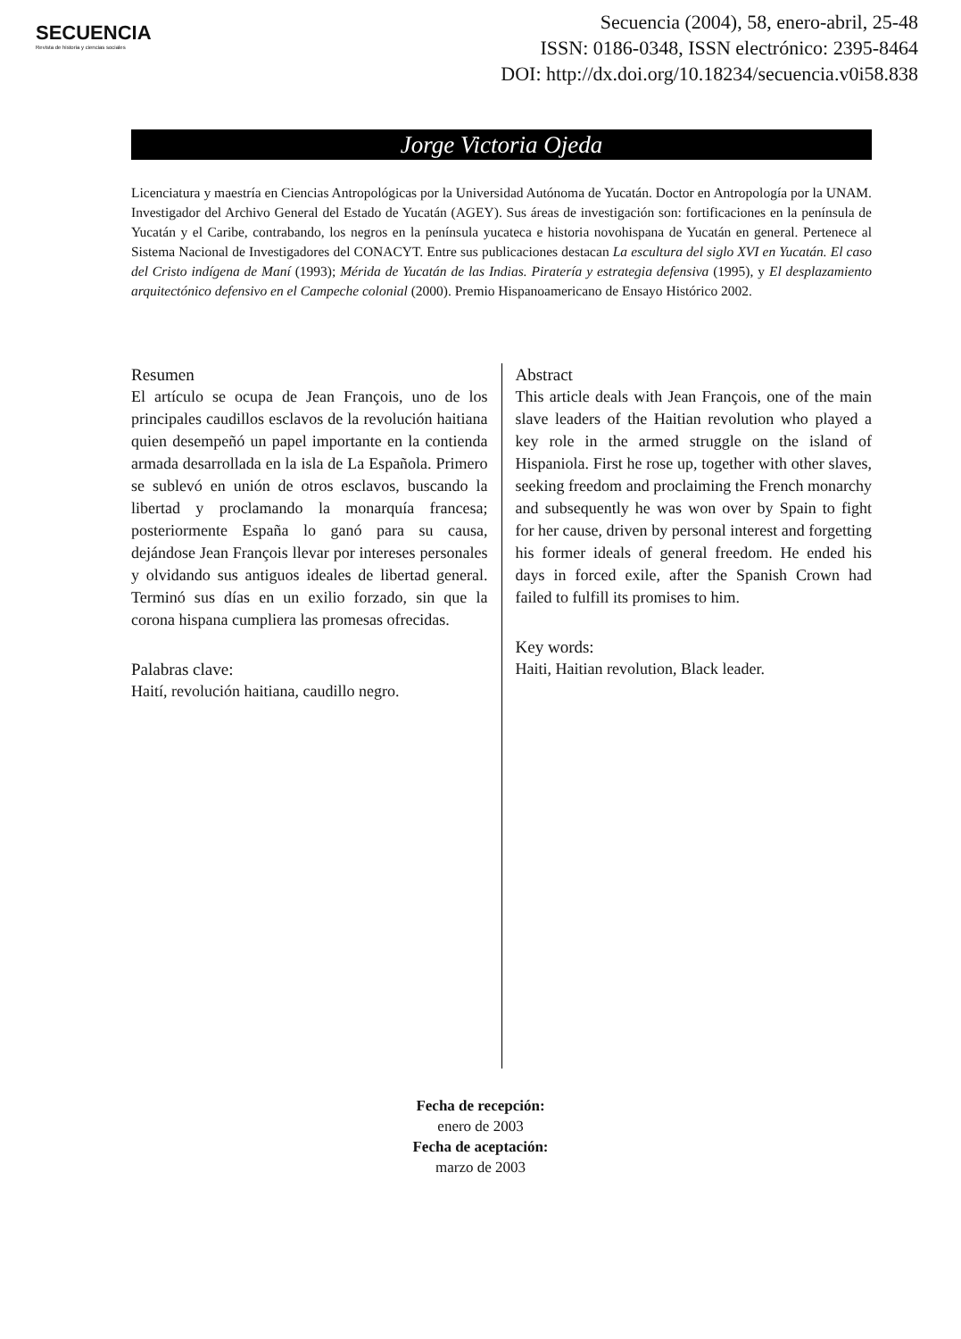SECUENCIA
Revista de historia y ciencias sociales
Secuencia (2004), 58, enero-abril, 25-48
ISSN: 0186-0348, ISSN electrónico: 2395-8464
DOI: http://dx.doi.org/10.18234/secuencia.v0i58.838
Jorge Victoria Ojeda
Licenciatura y maestría en Ciencias Antropológicas por la Universidad Autónoma de Yucatán. Doctor en Antropología por la UNAM. Investigador del Archivo General del Estado de Yucatán (AGEY). Sus áreas de investigación son: fortificaciones en la península de Yucatán y el Caribe, contrabando, los negros en la península yucateca e historia novohispana de Yucatán en general. Pertenece al Sistema Nacional de Investigadores del CONACYT. Entre sus publicaciones destacan La escultura del siglo XVI en Yucatán. El caso del Cristo indígena de Maní (1993); Mérida de Yucatán de las Indias. Piratería y estrategia defensiva (1995), y El desplazamiento arquitectónico defensivo en el Campeche colonial (2000). Premio Hispanoamericano de Ensayo Histórico 2002.
Resumen
El artículo se ocupa de Jean François, uno de los principales caudillos esclavos de la revolución haitiana quien desempeñó un papel importante en la contienda armada desarrollada en la isla de La Española. Primero se sublevó en unión de otros esclavos, buscando la libertad y proclamando la monarquía francesa; posteriormente España lo ganó para su causa, dejándose Jean François llevar por intereses personales y olvidando sus antiguos ideales de libertad general. Terminó sus días en un exilio forzado, sin que la corona hispana cumpliera las promesas ofrecidas.
Palabras clave:
Haití, revolución haitiana, caudillo negro.
Abstract
This article deals with Jean François, one of the main slave leaders of the Haitian revolution who played a key role in the armed struggle on the island of Hispaniola. First he rose up, together with other slaves, seeking freedom and proclaiming the French monarchy and subsequently he was won over by Spain to fight for her cause, driven by personal interest and forgetting his former ideals of general freedom. He ended his days in forced exile, after the Spanish Crown had failed to fulfill its promises to him.
Key words:
Haiti, Haitian revolution, Black leader.
Fecha de recepción:
enero de 2003
Fecha de aceptación:
marzo de 2003